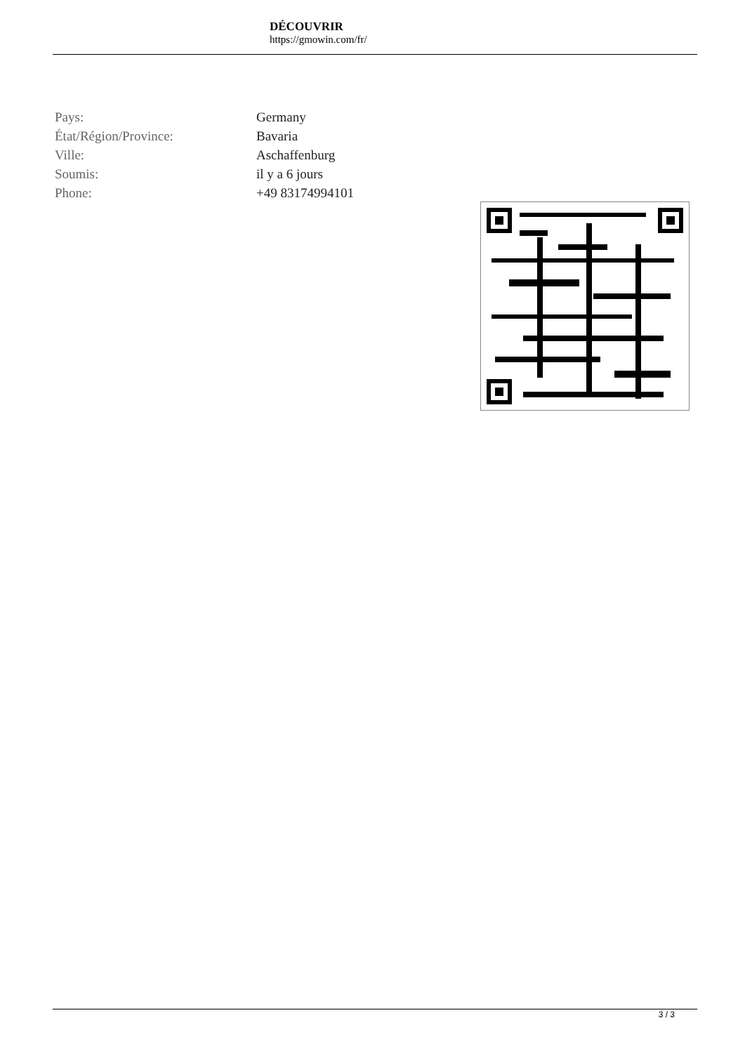DÉCOUVRIR
https://gmowin.com/fr/
| Pays: | Germany |
| État/Région/Province: | Bavaria |
| Ville: | Aschaffenburg |
| Soumis: | il y a 6 jours |
| Phone: | +49 83174994101 |
3 / 3